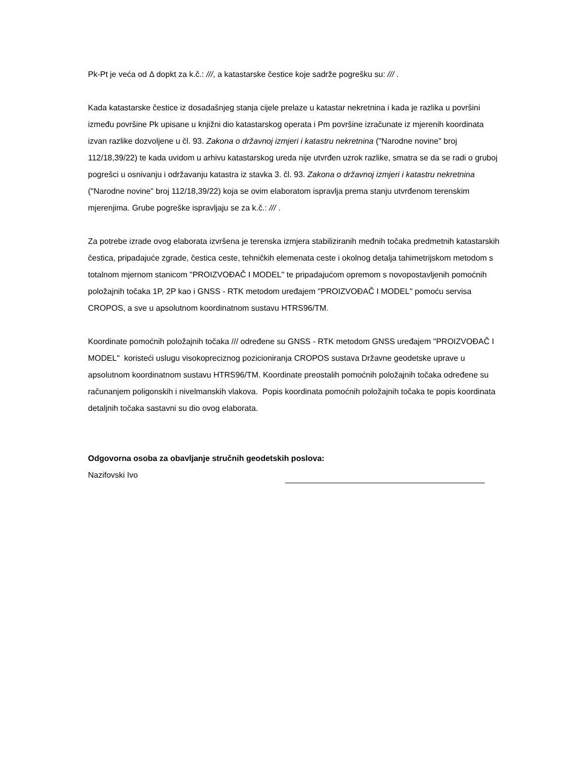Pk-Pt je veća od Δ dopkt za k.č.: ///, a katastarske čestice koje sadrže pogrešku su: /// .
Kada katastarske čestice iz dosadašnjeg stanja cijele prelaze u katastar nekretnina i kada je razlika u površini između površine Pk upisane u knjižni dio katastarskog operata i Pm površine izračunate iz mjerenih koordinata izvan razlike dozvoljene u čl. 93. Zakona o državnoj izmjeri i katastru nekretnina ("Narodne novine" broj 112/18,39/22) te kada uvidom u arhivu katastarskog ureda nije utvrđen uzrok razlike, smatra se da se radi o gruboj pogrešci u osnivanju i održavanju katastra iz stavka 3. čl. 93. Zakona o državnoj izmjeri i katastru nekretnina ("Narodne novine" broj 112/18,39/22) koja se ovim elaboratom ispravlja prema stanju utvrđenom terenskim mjerenjima. Grube pogreške ispravljaju se za k.č.: /// .
Za potrebe izrade ovog elaborata izvršena je terenska izmjera stabiliziranih međnih točaka predmetnih katastarskih čestica, pripadajuće zgrade, čestica ceste, tehničkih elemenata ceste i okolnog detalja tahimetrijskom metodom s totalnom mjernom stanicom "PROIZVOĐAČ I MODEL" te pripadajućom opremom s novopostavljenih pomoćnih položajnih točaka 1P, 2P kao i GNSS - RTK metodom uređajem "PROIZVOĐAČ I MODEL" pomoću servisa CROPOS, a sve u apsolutnom koordinatnom sustavu HTRS96/TM.
Koordinate pomoćnih položajnih točaka /// određene su GNSS - RTK metodom GNSS uređajem "PROIZVOĐAČ I MODEL" koristeći uslugu visokopreciznog pozicioniranja CROPOS sustava Državne geodetske uprave u apsolutnom koordinatnom sustavu HTRS96/TM. Koordinate preostalih pomoćnih položajnih točaka određene su računanjem poligonskih i nivelmanskih vlakova. Popis koordinata pomoćnih položajnih točaka te popis koordinata detaljnih točaka sastavni su dio ovog elaborata.
Odgovorna osoba za obavljanje stručnih geodetskih poslova:
Nazifovski Ivo